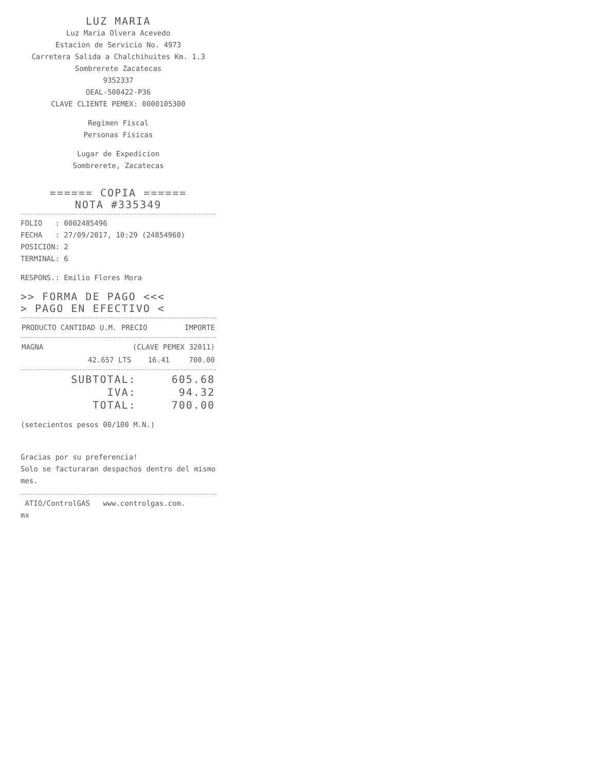LUZ MARIA
Luz Maria Olvera Acevedo
Estacion de Servicio No. 4973
Carretera Salida a Chalchihuites Km. 1.3
Sombrerete Zacatecas
9352337
OEAL-500422-P36
CLAVE CLIENTE PEMEX: 0000105300
Regimen Fiscal
Personas Fisicas
Lugar de Expedicion
Sombrerete, Zacatecas
====== COPIA ======
NOTA #335349
FOLIO : 0002485496
FECHA : 27/09/2017, 10:29 (24854960)
POSICION: 2
TERMINAL: 6
RESPONS.: Emilio Flores Mora
>> FORMA DE PAGO <<<
> PAGO EN EFECTIVO <
| PRODUCTO CANTIDAD U.M. PRECIO | IMPORTE |
| --- | --- |
| MAGNA | (CLAVE PEMEX 32011) | | |
| | 42.657 LTS | 16.41 | 700.00 |
| SUBTOTAL: | 605.68 |
| IVA: | 94.32 |
| TOTAL: | 700.00 |
(setecientos pesos 00/100 M.N.)
Gracias por su preferencia!
Solo se facturaran despachos dentro del mismo mes.
ATIO/ControlGAS www.controlgas.com.
mx